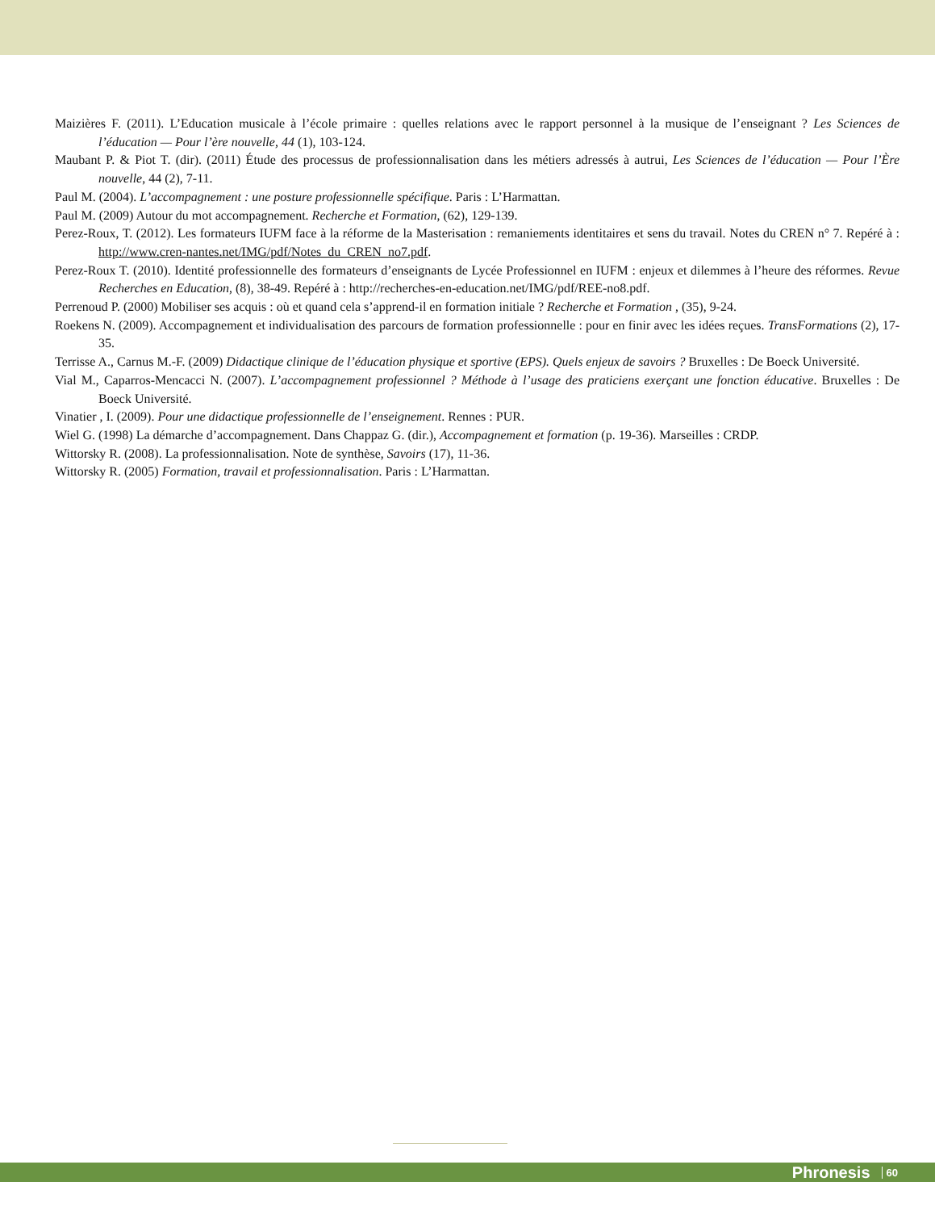Maizières F. (2011). L’Education musicale à l’école primaire : quelles relations avec le rapport personnel à la musique de l’enseignant ? Les Sciences de l’éducation — Pour l’ère nouvelle, 44 (1), 103-124.
Maubant P. & Piot T. (dir). (2011) Étude des processus de professionnalisation dans les métiers adressés à autrui, Les Sciences de l’éducation — Pour l’Ère nouvelle, 44 (2), 7-11.
Paul M. (2004). L’accompagnement : une posture professionnelle spécifique. Paris : L’Harmattan.
Paul M. (2009) Autour du mot accompagnement. Recherche et Formation, (62), 129-139.
Perez-Roux, T. (2012). Les formateurs IUFM face à la réforme de la Masterisation : remaniements identitaires et sens du travail. Notes du CREN n° 7. Repéré à : http://www.cren-nantes.net/IMG/pdf/Notes_du_CREN_no7.pdf.
Perez-Roux T. (2010). Identité professionnelle des formateurs d’enseignants de Lycée Professionnel en IUFM : enjeux et dilemmes à l’heure des réformes. Revue Recherches en Education, (8), 38-49. Repéré à : http://recherches-en-education.net/IMG/pdf/REE-no8.pdf.
Perrenoud P. (2000) Mobiliser ses acquis : où et quand cela s’apprend-il en formation initiale ? Recherche et Formation , (35), 9-24.
Roekens N. (2009). Accompagnement et individualisation des parcours de formation professionnelle : pour en finir avec les idées reçues. TransFormations (2), 17-35.
Terrisse A., Carnus M.-F. (2009) Didactique clinique de l’éducation physique et sportive (EPS). Quels enjeux de savoirs ? Bruxelles : De Boeck Université.
Vial M., Caparros-Mencacci N. (2007). L’accompagnement professionnel ? Méthode à l’usage des praticiens exerçant une fonction éducative. Bruxelles : De Boeck Université.
Vinatier , I. (2009). Pour une didactique professionnelle de l’enseignement. Rennes : PUR.
Wiel G. (1998) La démarche d’accompagnement. Dans Chappaz G. (dir.), Accompagnement et formation (p. 19-36). Marseilles : CRDP.
Wittorsky R. (2008). La professionnalisation. Note de synthèse, Savoirs (17), 11-36.
Wittorsky R. (2005) Formation, travail et professionnalisation. Paris : L’Harmattan.
Phronesis 60